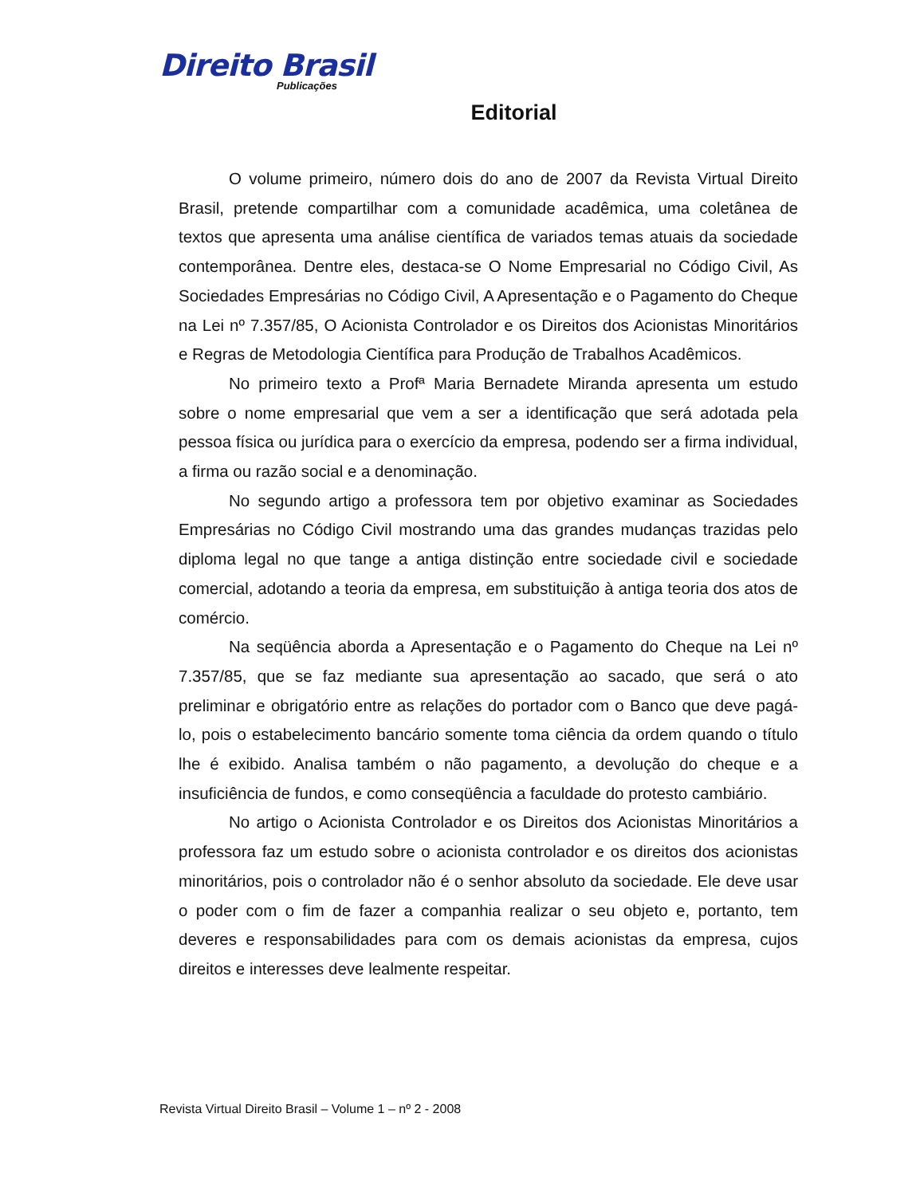Direito Brasil
Publicações
Editorial
O volume primeiro, número dois do ano de 2007 da Revista Virtual Direito Brasil, pretende compartilhar com a comunidade acadêmica, uma coletânea de textos que apresenta uma análise científica de variados temas atuais da sociedade contemporânea. Dentre eles, destaca-se O Nome Empresarial no Código Civil, As Sociedades Empresárias no Código Civil, A Apresentação e o Pagamento do Cheque na Lei nº 7.357/85, O Acionista Controlador e os Direitos dos Acionistas Minoritários e Regras de Metodologia Científica para Produção de Trabalhos Acadêmicos.
No primeiro texto a Profª Maria Bernadete Miranda apresenta um estudo sobre o nome empresarial que vem a ser a identificação que será adotada pela pessoa física ou jurídica para o exercício da empresa, podendo ser a firma individual, a firma ou razão social e a denominação.
No segundo artigo a professora tem por objetivo examinar as Sociedades Empresárias no Código Civil mostrando uma das grandes mudanças trazidas pelo diploma legal no que tange a antiga distinção entre sociedade civil e sociedade comercial, adotando a teoria da empresa, em substituição à antiga teoria dos atos de comércio.
Na seqüência aborda a Apresentação e o Pagamento do Cheque na Lei nº 7.357/85, que se faz mediante sua apresentação ao sacado, que será o ato preliminar e obrigatório entre as relações do portador com o Banco que deve pagá-lo, pois o estabelecimento bancário somente toma ciência da ordem quando o título lhe é exibido. Analisa também o não pagamento, a devolução do cheque e a insuficiência de fundos, e como conseqüência a faculdade do protesto cambiário.
No artigo o Acionista Controlador e os Direitos dos Acionistas Minoritários a professora faz um estudo sobre o acionista controlador e os direitos dos acionistas minoritários, pois o controlador não é o senhor absoluto da sociedade. Ele deve usar o poder com o fim de fazer a companhia realizar o seu objeto e, portanto, tem deveres e responsabilidades para com os demais acionistas da empresa, cujos direitos e interesses deve lealmente respeitar.
Revista Virtual Direito Brasil – Volume 1 – nº 2 - 2008